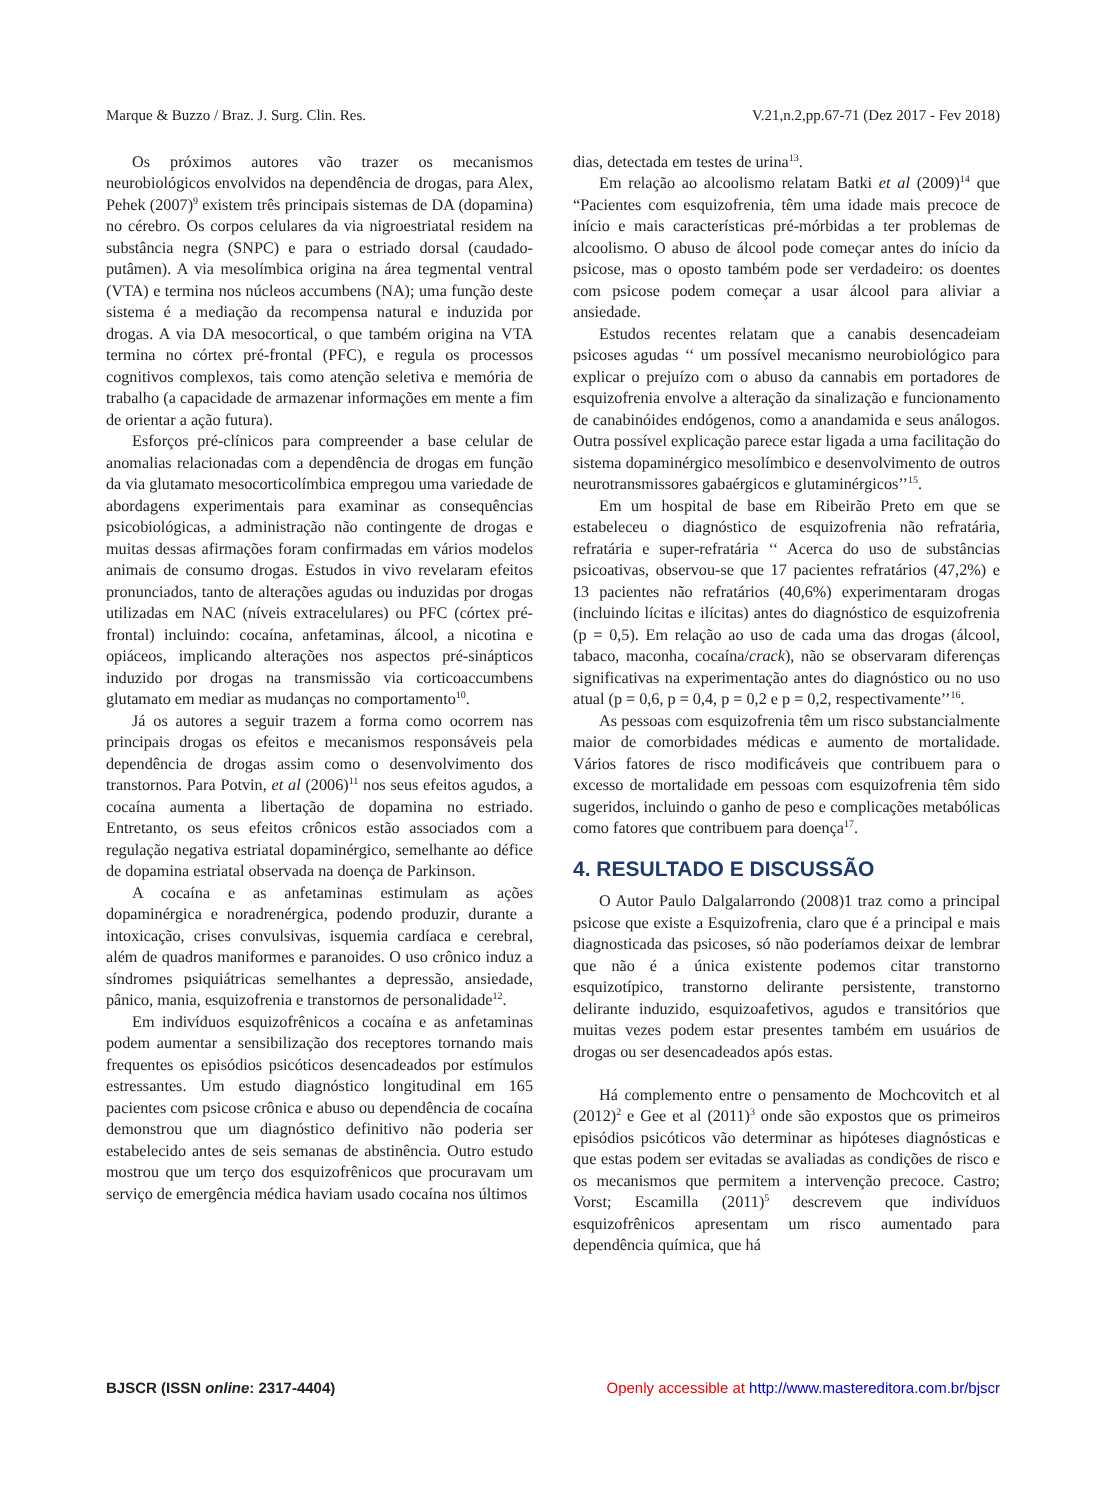Marque & Buzzo / Braz. J. Surg. Clin. Res. V.21,n.2,pp.67-71 (Dez 2017 - Fev 2018)
Os próximos autores vão trazer os mecanismos neurobiológicos envolvidos na dependência de drogas, para Alex, Pehek (2007)<sup>9</sup> existem três principais sistemas de DA (dopamina) no cérebro. Os corpos celulares da via nigroestriatal residem na substância negra (SNPC) e para o estriado dorsal (caudado-putâmen). A via mesolímbica origina na área tegmental ventral (VTA) e termina nos núcleos accumbens (NA); uma função deste sistema é a mediação da recompensa natural e induzida por drogas. A via DA mesocortical, o que também origina na VTA termina no córtex pré-frontal (PFC), e regula os processos cognitivos complexos, tais como atenção seletiva e memória de trabalho (a capacidade de armazenar informações em mente a fim de orientar a ação futura).
Esforços pré-clínicos para compreender a base celular de anomalias relacionadas com a dependência de drogas em função da via glutamato mesocorticolímbica empregou uma variedade de abordagens experimentais para examinar as consequências psicobiológicas, a administração não contingente de drogas e muitas dessas afirmações foram confirmadas em vários modelos animais de consumo drogas. Estudos in vivo revelaram efeitos pronunciados, tanto de alterações agudas ou induzidas por drogas utilizadas em NAC (níveis extracelulares) ou PFC (córtex pré-frontal) incluindo: cocaína, anfetaminas, álcool, a nicotina e opiáceos, implicando alterações nos aspectos pré-sinápticos induzido por drogas na transmissão via corticoaccumbens glutamato em mediar as mudanças no comportamento<sup>10</sup>.
Já os autores a seguir trazem a forma como ocorrem nas principais drogas os efeitos e mecanismos responsáveis pela dependência de drogas assim como o desenvolvimento dos transtornos. Para Potvin, et al (2006)<sup>11</sup> nos seus efeitos agudos, a cocaína aumenta a libertação de dopamina no estriado. Entretanto, os seus efeitos crônicos estão associados com a regulação negativa estriatal dopaminérgico, semelhante ao défice de dopamina estriatal observada na doença de Parkinson.
A cocaína e as anfetaminas estimulam as ações dopaminérgica e noradrenérgica, podendo produzir, durante a intoxicação, crises convulsivas, isquemia cardíaca e cerebral, além de quadros maniformes e paranoides. O uso crônico induz a síndromes psiquiátricas semelhantes a depressão, ansiedade, pânico, mania, esquizofrenia e transtornos de personalidade<sup>12</sup>.
Em indivíduos esquizofrênicos a cocaína e as anfetaminas podem aumentar a sensibilização dos receptores tornando mais frequentes os episódios psicóticos desencadeados por estímulos estressantes. Um estudo diagnóstico longitudinal em 165 pacientes com psicose crônica e abuso ou dependência de cocaína demonstrou que um diagnóstico definitivo não poderia ser estabelecido antes de seis semanas de abstinência. Outro estudo mostrou que um terço dos esquizofrênicos que procuravam um serviço de emergência médica haviam usado cocaína nos últimos
dias, detectada em testes de urina<sup>13</sup>.
Em relação ao alcoolismo relatam Batki et al (2009)<sup>14</sup> que “Pacientes com esquizofrenia, têm uma idade mais precoce de início e mais características pré-mórbidas a ter problemas de alcoolismo. O abuso de álcool pode começar antes do início da psicose, mas o oposto também pode ser verdadeiro: os doentes com psicose podem começar a usar álcool para aliviar a ansiedade.
Estudos recentes relatam que a canabis desencadeiam psicoses agudas ‘‘ um possível mecanismo neurobiológico para explicar o prejuízo com o abuso da cannabis em portadores de esquizofrenia envolve a alteração da sinalização e funcionamento de canabinóides endógenos, como a anandamida e seus análogos. Outra possível explicação parece estar ligada a uma facilitação do sistema dopaminérgico mesolímbico e desenvolvimento de outros neurotransmissores gabaérgicos e glutaminérgicos’’<sup>15</sup>.
Em um hospital de base em Ribeirão Preto em que se estabeleceu o diagnóstico de esquizofrenia não refratária, refratária e super-refratária ‘‘ Acerca do uso de substâncias psicoativas, observou-se que 17 pacientes refratários (47,2%) e 13 pacientes não refratários (40,6%) experimentaram drogas (incluindo lícitas e ilícitas) antes do diagnóstico de esquizofrenia (p = 0,5). Em relação ao uso de cada uma das drogas (álcool, tabaco, maconha, cocaína/crack), não se observaram diferenças significativas na experimentação antes do diagnóstico ou no uso atual (p = 0,6, p = 0,4, p = 0,2 e p = 0,2, respectivamente’’<sup>16</sup>.
As pessoas com esquizofrenia têm um risco substancialmente maior de comorbidades médicas e aumento de mortalidade. Vários fatores de risco modificáveis que contribuem para o excesso de mortalidade em pessoas com esquizofrenia têm sido sugeridos, incluindo o ganho de peso e complicações metabólicas como fatores que contribuem para doença<sup>17</sup>.
4. RESULTADO E DISCUSSÃO
O Autor Paulo Dalgalarrondo (2008)1 traz como a principal psicose que existe a Esquizofrenia, claro que é a principal e mais diagnosticada das psicoses, só não poderíamos deixar de lembrar que não é a única existente podemos citar transtorno esquizotípico, transtorno delirante persistente, transtorno delirante induzido, esquizoafetivos, agudos e transitórios que muitas vezes podem estar presentes também em usuários de drogas ou ser desencadeados após estas.
Há complemento entre o pensamento de Mochcovitch et al (2012)<sup>2</sup> e Gee et al (2011)<sup>3</sup> onde são expostos que os primeiros episódios psicóticos vão determinar as hipóteses diagnósticas e que estas podem ser evitadas se avaliadas as condições de risco e os mecanismos que permitem a intervenção precoce. Castro; Vorst; Escamilla (2011)<sup>5</sup> descrevem que indivíduos esquizofrênicos apresentam um risco aumentado para dependência química, que há
BJSCR (ISSN online: 2317-4404) Openly accessible at http://www.mastereditora.com.br/bjscr